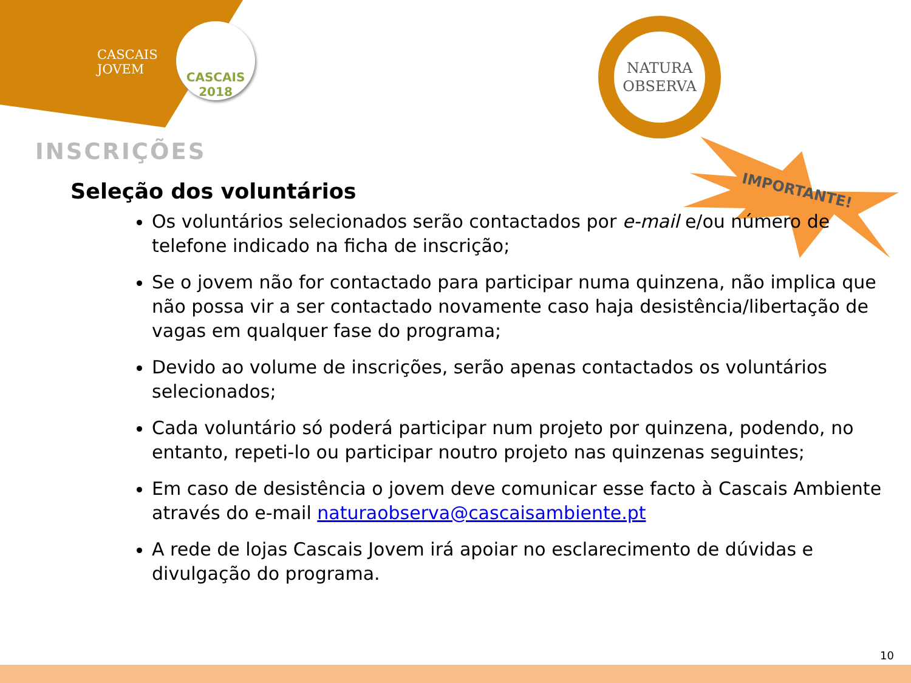CASCAIS
JOVEM
CASCAIS 2018
NATURA
OBSERVA
IMPORTANTE!
INSCRIÇÕES
Seleção dos voluntários
Os voluntários selecionados serão contactados por e-mail e/ou número de telefone indicado na ficha de inscrição;
Se o jovem não for contactado para participar numa quinzena, não implica que não possa vir a ser contactado novamente caso haja desistência/libertação de vagas em qualquer fase do programa;
Devido ao volume de inscrições, serão apenas contactados os voluntários selecionados;
Cada voluntário só poderá participar num projeto por quinzena, podendo, no entanto, repeti-lo ou participar noutro projeto nas quinzenas seguintes;
Em caso de desistência o jovem deve comunicar esse facto à Cascais Ambiente através do e-mail naturaobserva@cascaisambiente.pt
A rede de lojas Cascais Jovem irá apoiar no esclarecimento de dúvidas e divulgação do programa.
10